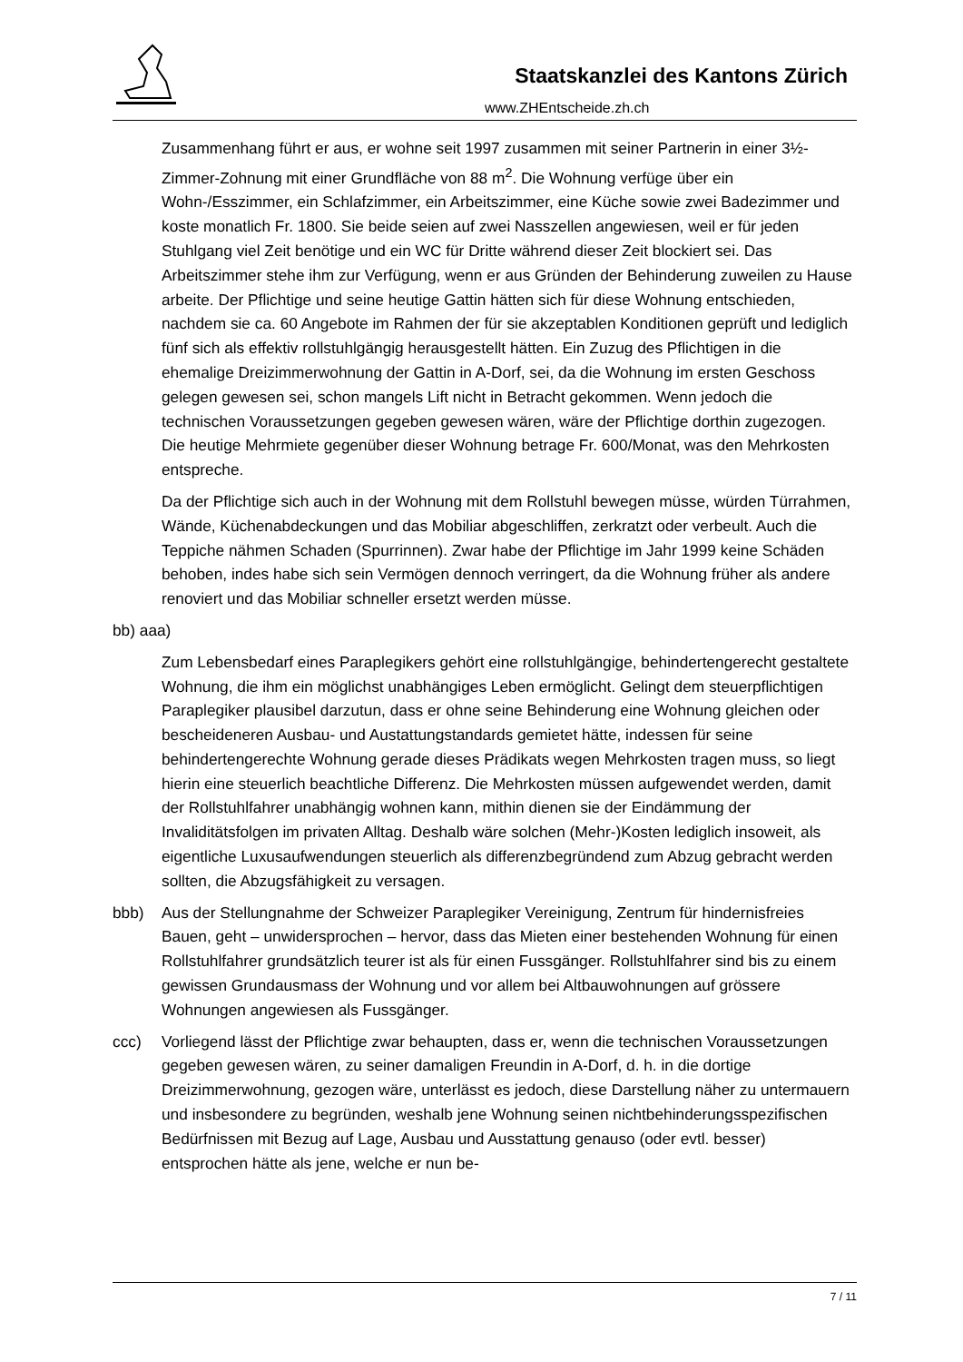Staatskanzlei des Kantons Zürich
www.ZHEntscheide.zh.ch
Zusammenhang führt er aus, er wohne seit 1997 zusammen mit seiner Partnerin in einer 3½-Zimmer-Zohnung mit einer Grundfläche von 88 m<sup>2</sup>. Die Wohnung verfüge über ein Wohn-/Esszimmer, ein Schlafzimmer, ein Arbeitszimmer, eine Küche sowie zwei Badezimmer und koste monatlich Fr. 1800. Sie beide seien auf zwei Nasszellen angewiesen, weil er für jeden Stuhlgang viel Zeit benötige und ein WC für Dritte während dieser Zeit blockiert sei. Das Arbeitszimmer stehe ihm zur Verfügung, wenn er aus Gründen der Behinderung zuweilen zu Hause arbeite. Der Pflichtige und seine heutige Gattin hätten sich für diese Wohnung entschieden, nachdem sie ca. 60 Angebote im Rahmen der für sie akzeptablen Konditionen geprüft und lediglich fünf sich als effektiv rollstuhlgängig herausgestellt hätten. Ein Zuzug des Pflichtigen in die ehemalige Dreizimmerwohnung der Gattin in A-Dorf, sei, da die Wohnung im ersten Geschoss gelegen gewesen sei, schon mangels Lift nicht in Betracht gekommen. Wenn jedoch die technischen Voraussetzungen gegeben gewesen wären, wäre der Pflichtige dorthin zugezogen. Die heutige Mehrmiete gegenüber dieser Wohnung betrage Fr. 600/Monat, was den Mehrkosten entspreche.
Da der Pflichtige sich auch in der Wohnung mit dem Rollstuhl bewegen müsse, würden Türrahmen, Wände, Küchenabdeckungen und das Mobiliar abgeschliffen, zerkratzt oder verbeult. Auch die Teppiche nähmen Schaden (Spurrinnen). Zwar habe der Pflichtige im Jahr 1999 keine Schäden behoben, indes habe sich sein Vermögen dennoch verringert, da die Wohnung früher als andere renoviert und das Mobiliar schneller ersetzt werden müsse.
bb) aaa)
Zum Lebensbedarf eines Paraplegikers gehört eine rollstuhlgängige, behindertengerecht gestaltete Wohnung, die ihm ein möglichst unabhängiges Leben ermöglicht. Gelingt dem steuerpflichtigen Paraplegiker plausibel darzutun, dass er ohne seine Behinderung eine Wohnung gleichen oder bescheideneren Ausbau- und Austattungstandards gemietet hätte, indessen für seine behindertengerechte Wohnung gerade dieses Prädikats wegen Mehrkosten tragen muss, so liegt hierin eine steuerlich beachtliche Differenz. Die Mehrkosten müssen aufgewendet werden, damit der Rollstuhlfahrer unabhängig wohnen kann, mithin dienen sie der Eindämmung der Invaliditätsfolgen im privaten Alltag. Deshalb wäre solchen (Mehr-)Kosten lediglich insoweit, als eigentliche Luxusaufwendungen steuerlich als differenzbegründend zum Abzug gebracht werden sollten, die Abzugsfähigkeit zu versagen.
bbb) Aus der Stellungnahme der Schweizer Paraplegiker Vereinigung, Zentrum für hindernisfreies Bauen, geht – unwidersprochen – hervor, dass das Mieten einer bestehenden Wohnung für einen Rollstuhlfahrer grundsätzlich teurer ist als für einen Fussgänger. Rollstuhlfahrer sind bis zu einem gewissen Grundausmass der Wohnung und vor allem bei Altbauwohnungen auf grössere Wohnungen angewiesen als Fussgänger.
ccc) Vorliegend lässt der Pflichtige zwar behaupten, dass er, wenn die technischen Voraussetzungen gegeben gewesen wären, zu seiner damaligen Freundin in A-Dorf, d. h. in die dortige Dreizimmerwohnung, gezogen wäre, unterlässt es jedoch, diese Darstellung näher zu untermauern und insbesondere zu begründen, weshalb jene Wohnung seinen nichtbehinderungsspezifischen Bedürfnissen mit Bezug auf Lage, Ausbau und Ausstattung genauso (oder evtl. besser) entsprochen hätte als jene, welche er nun be-
7 / 11